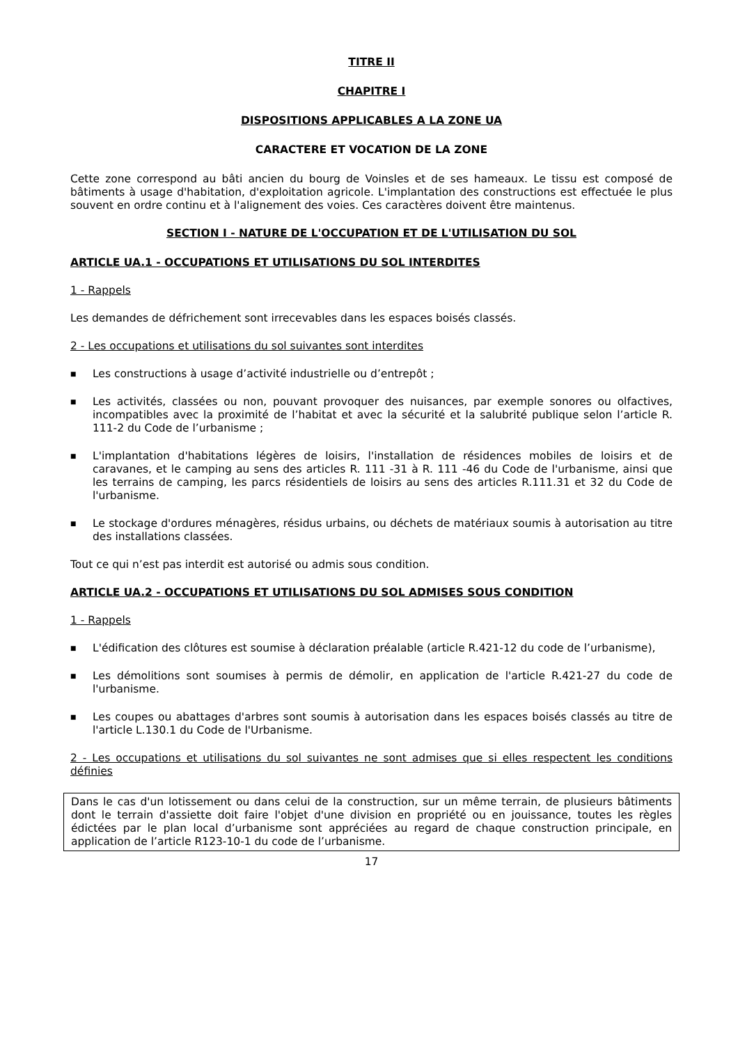TITRE II
CHAPITRE I
DISPOSITIONS APPLICABLES A LA ZONE UA
CARACTERE ET VOCATION DE LA ZONE
Cette zone correspond au bâti ancien du bourg de Voinsles et de ses hameaux. Le tissu est composé de bâtiments à usage d'habitation, d'exploitation agricole. L'implantation des constructions est effectuée le plus souvent en ordre continu et à l'alignement des voies. Ces caractères doivent être maintenus.
SECTION I - NATURE DE L'OCCUPATION ET DE L'UTILISATION DU SOL
ARTICLE UA.1 - OCCUPATIONS ET UTILISATIONS DU SOL INTERDITES
1 - Rappels
Les demandes de défrichement sont irrecevables dans les espaces boisés classés.
2 - Les occupations et utilisations du sol suivantes sont interdites
■ Les constructions à usage d’activité industrielle ou d’entrepôt ;
■ Les activités, classées ou non, pouvant provoquer des nuisances, par exemple sonores ou olfactives, incompatibles avec la proximité de l’habitat et avec la sécurité et la salubrité publique selon l’article R. 111-2 du Code de l’urbanisme ;
■ L'implantation d'habitations légères de loisirs, l'installation de résidences mobiles de loisirs et de caravanes, et le camping au sens des articles R. 111 -31 à R. 111 -46 du Code de l'urbanisme, ainsi que les terrains de camping, les parcs résidentiels de loisirs au sens des articles R.111.31 et 32 du Code de l'urbanisme.
■ Le stockage d'ordures ménagères, résidus urbains, ou déchets de matériaux soumis à autorisation au titre des installations classées.
Tout ce qui n’est pas interdit est autorisé ou admis sous condition.
ARTICLE UA.2 - OCCUPATIONS ET UTILISATIONS DU SOL ADMISES SOUS CONDITION
1 - Rappels
■ L'édification des clôtures est soumise à déclaration préalable (article R.421-12 du code de l’urbanisme),
■ Les démolitions sont soumises à permis de démolir, en application de l'article R.421-27 du code de l'urbanisme.
■ Les coupes ou abattages d'arbres sont soumis à autorisation dans les espaces boisés classés au titre de l'article L.130.1 du Code de l'Urbanisme.
2 - Les occupations et utilisations du sol suivantes ne sont admises que si elles respectent les conditions définies
Dans le cas d'un lotissement ou dans celui de la construction, sur un même terrain, de plusieurs bâtiments dont le terrain d'assiette doit faire l'objet d'une division en propriété ou en jouissance, toutes les règles édictées par le plan local d’urbanisme sont appréciées au regard de chaque construction principale, en application de l’article R123-10-1 du code de l’urbanisme.
17